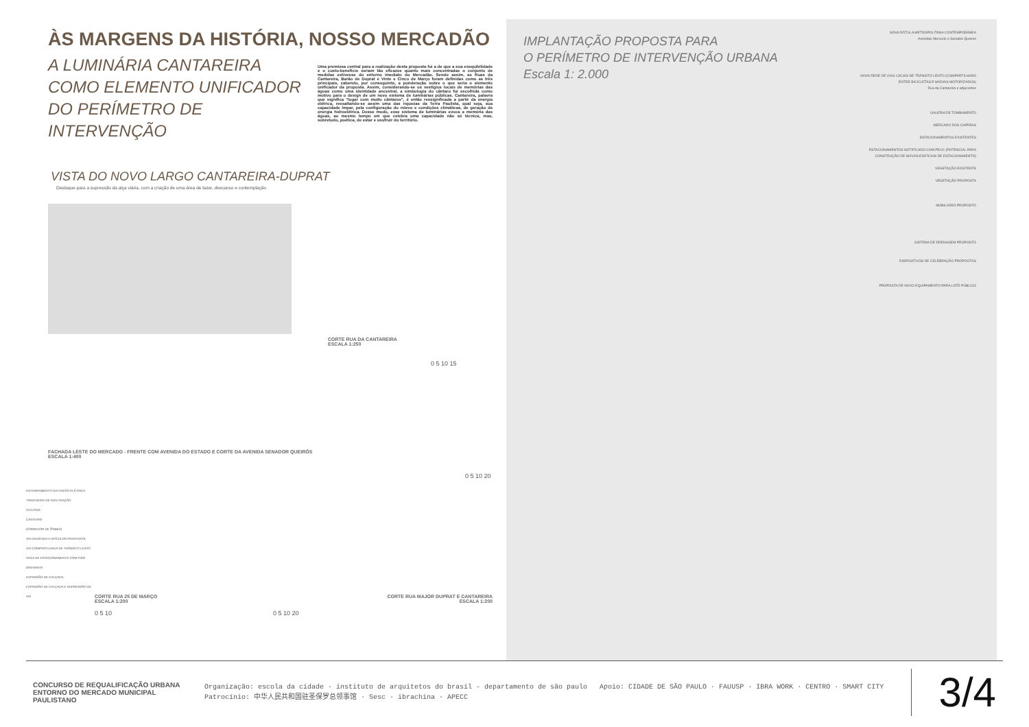ÀS MARGENS DA HISTÓRIA, NOSSO MERCADÃO
A LUMINÁRIA CANTAREIRA COMO ELEMENTO UNIFICADOR DO PERÍMETRO DE INTERVENÇÃO
Uma premissa central para a realização desta proposta foi a de que a sua exequibilidade e o custo-benefício seriam tão eficazes quanto mais concentradas o conjunto de medidas estivesse do entorno imediato do Mercadão. Sendo assim, as Ruas da Cantareira, Barão de Duprat e Vinte e Cinco de Março foram definidas como as três principais, cabendo, por conseguinte, a ponderação sobre o que seria o elemento unificador da proposta. Assim, considerando-se os vestígios locais de memórias das águas como uma identidade ancestral, a simbologia do cântaro foi escolhida como motivo para o design de um novo sistema de luminárias públicas. Cantareira, palavra que significa "lugar com muito cântaros", é então ressignificada a partir da energia elétrica, ressaltando-se assim uma das riquezas da Terra Paulista, qual seja, sua capacidade ímpar, pela configuração do relevo e condições climáticas, de geração de energia hidroelétrica. Desse modo, esse sistema de luminárias evoca a memória das águas, ao mesmo tempo em que celebra uma capacidade não só técnica, mas, sobretudo, poética, de estar e usufruir do território.
VISTA DO NOVO LARGO CANTAREIRA-DUPRAT
Destaque para a supressão da alça viária, com a criação de uma área de lazer, descanso e contemplação
CORTE RUA DA CANTAREIRA
ESCALA 1:250
0 5 10 15
FACHADA LESTE DO MERCADO - FRENTE COM AVENIDA DO ESTADO E CORTE DA AVENIDA SENADOR QUEIRÓS
ESCALA 1:400
0 5 10 20
ENTERRAMENTO DA FIAÇÃO ELÉTRICA
TRINCHEIRA DE INFILTRAÇÃO
CICLOVIA
CANTEIRO
CORREDOR DE ÔNIBUS
VIA DEDICADA A VEÍCULOS PRIVATIVOS
VIA COMPARTILHADA DE TRÂNSITO LENTO
VAGA DE ESTACIONAMENTO COM PISO DRENANTE
EXPANSÃO DE CALÇADA
EXPANSÃO DE CALÇADA E SUPRESSÃO DE VIA
CORTE RUA 25 DE MARÇO
ESCALA 1:200
0 5 10
CORTE RUA MAJOR DUPRAT E CANTAREIRA
ESCALA 1:200
0 5 10 20
IMPLANTAÇÃO PROPOSTA PARA
O PERÍMETRO DE INTERVENÇÃO URBANA
Escala 1: 2.000
NOVA RÓTULA METROPOLITANA CONTEMPORÂNEA
Avenidas Mercurio e Senador Queiroz
NOVA REDE DE VIAS LOCAIS DE TRÂNSITO LENTO (COMPARTILHADO ENTRE BICICLETAS E MODAIS MOTORIZADOS)
Rua da Cantareira e adjacentes
GALERIA DE TOMBAMENTO
MERCADO DOS CAIPIRAS
ESTACIONAMENTOS EXISTENTES
ESTACIONAMENTOS NOTIFICADO COM PEUC (POTENCIAL PARA CONSTRUÇÃO DE NOVOS EDIFÍCIOS DE ESTACIONAMENTO)
VEGETAÇÃO EXISTENTE
VEGETAÇÃO PROPOSTA
MOBILIÁRIO PROPOSTO
SISTEMA DE DRENAGEM PROPOSTO
DISPOSITIVOS DE CELEBRAÇÃO PROPOSTOS
PROPOSTA DE NOVO EQUIPAMENTO PARA LOTE PÚBLICO
CONCURSO DE REQUALIFICAÇÃO URBANA ENTORNO DO MERCADO MUNICIPAL PAULISTANO
Organização: escola da cidade · instituto de arquitetos do brasil - departamento de são paulo Apoio: CIDADE DE SÃO PAULO · FAUUSP · IBRA WORK · CENTRO · SMART CITY Patrocínio: 中华人民共和国驻圣保罗总领事馆 · Sesc · ibrachina · APECC
3/4